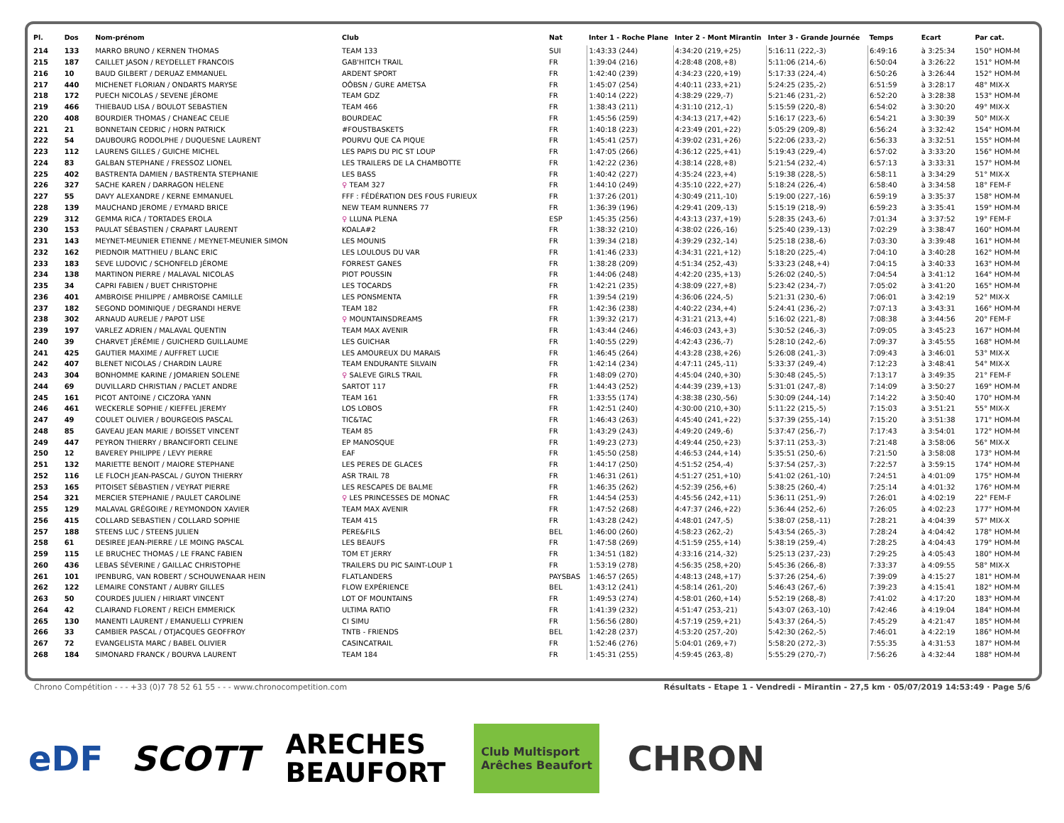| Pl. | Dos | Nom-prénom | Club | Nat | Inter 1 - Roche Plane | Inter 2 - Mont Mirantin | Inter 3 - Grande Journée | Temps | Ecart | Par cat. |
| --- | --- | --- | --- | --- | --- | --- | --- | --- | --- | --- |
| 214 | 133 | MARRO BRUNO / KERNEN THOMAS | TEAM 133 | SUI | 1:43:33 (244) | 4:34:20 (219,+25) | 5:16:11 (222,-3) | 6:49:16 | à 3:25:34 | 150° HOM-M |
| 215 | 187 | CAILLET JASON / REYDELLET FRANCOIS | GAB'HITCH TRAIL | FR | 1:39:04 (216) | 4:28:48 (208,+8) | 5:11:06 (214,-6) | 6:50:04 | à 3:26:22 | 151° HOM-M |
| 216 | 10 | BAUD GILBERT / DERUAZ EMMANUEL | ARDENT SPORT | FR | 1:42:40 (239) | 4:34:23 (220,+19) | 5:17:33 (224,-4) | 6:50:26 | à 3:26:44 | 152° HOM-M |
| 217 | 440 | MICHENET FLORIAN / ONDARTS MARYSE | OÔBSN / GURE AMETSA | FR | 1:45:07 (254) | 4:40:11 (233,+21) | 5:24:25 (235,-2) | 6:51:59 | à 3:28:17 | 48° MIX-X |
| 218 | 172 | PUECH NICOLAS / SEVENE JÉROME | TEAM GDZ | FR | 1:40:14 (222) | 4:38:29 (229,-7) | 5:21:46 (231,-2) | 6:52:20 | à 3:28:38 | 153° HOM-M |
| 219 | 466 | THIEBAUD LISA / BOULOT SEBASTIEN | TEAM 466 | FR | 1:38:43 (211) | 4:31:10 (212,-1) | 5:15:59 (220,-8) | 6:54:02 | à 3:30:20 | 49° MIX-X |
| 220 | 408 | BOURDIER THOMAS / CHANEAC CELIE | BOURDEAC | FR | 1:45:56 (259) | 4:34:13 (217,+42) | 5:16:17 (223,-6) | 6:54:21 | à 3:30:39 | 50° MIX-X |
| 221 | 21 | BONNETAIN CEDRIC / HORN PATRICK | #FOUSTBASKETS | FR | 1:40:18 (223) | 4:23:49 (201,+22) | 5:05:29 (209,-8) | 6:56:24 | à 3:32:42 | 154° HOM-M |
| 222 | 54 | DAUBOURG RODOLPHE / DUQUESNE LAURENT | POURVU QUE CA PIQUE | FR | 1:45:41 (257) | 4:39:02 (231,+26) | 5:22:06 (233,-2) | 6:56:33 | à 3:32:51 | 155° HOM-M |
| 223 | 112 | LAURENS GILLES / GUICHE MICHEL | LES PAPIS DU PIC ST LOUP | FR | 1:47:05 (266) | 4:36:12 (225,+41) | 5:19:43 (229,-4) | 6:57:02 | à 3:33:20 | 156° HOM-M |
| 224 | 83 | GALBAN STEPHANE / FRESSOZ LIONEL | LES TRAILERS DE LA CHAMBOTTE | FR | 1:42:22 (236) | 4:38:14 (228,+8) | 5:21:54 (232,-4) | 6:57:13 | à 3:33:31 | 157° HOM-M |
| 225 | 402 | BASTRENTA DAMIEN / BASTRENTA STEPHANIE | LES BASS | FR | 1:40:42 (227) | 4:35:24 (223,+4) | 5:19:38 (228,-5) | 6:58:11 | à 3:34:29 | 51° MIX-X |
| 226 | 327 | SACHE KAREN / DARRAGON HELENE | ♀ TEAM 327 | FR | 1:44:10 (249) | 4:35:10 (222,+27) | 5:18:24 (226,-4) | 6:58:40 | à 3:34:58 | 18° FEM-F |
| 227 | 55 | DAVY ALEXANDRE / KERNE EMMANUEL | FFF : FÉDÉRATION DES FOUS FURIEUX | FR | 1:37:26 (201) | 4:30:49 (211,-10) | 5:19:00 (227,-16) | 6:59:19 | à 3:35:37 | 158° HOM-M |
| 228 | 139 | MAUCHAND JEROME / EYMARD BRICE | NEW TEAM RUNNERS 77 | FR | 1:36:39 (196) | 4:29:41 (209,-13) | 5:15:19 (218,-9) | 6:59:23 | à 3:35:41 | 159° HOM-M |
| 229 | 312 | GEMMA RICA / TORTADES EROLA | ♀ LLUNA PLENA | ESP | 1:45:35 (256) | 4:43:13 (237,+19) | 5:28:35 (243,-6) | 7:01:34 | à 3:37:52 | 19° FEM-F |
| 230 | 153 | PAULAT SÉBASTIEN / CRAPART LAURENT | KOALA#2 | FR | 1:38:32 (210) | 4:38:02 (226,-16) | 5:25:40 (239,-13) | 7:02:29 | à 3:38:47 | 160° HOM-M |
| 231 | 143 | MEYNET-MEUNIER ETIENNE / MEYNET-MEUNIER SIMON | LES MOUNIS | FR | 1:39:34 (218) | 4:39:29 (232,-14) | 5:25:18 (238,-6) | 7:03:30 | à 3:39:48 | 161° HOM-M |
| 232 | 162 | PIEDNOIR MATTHIEU / BLANC ERIC | LES LOULOUS DU VAR | FR | 1:41:46 (233) | 4:34:31 (221,+12) | 5:18:20 (225,-4) | 7:04:10 | à 3:40:28 | 162° HOM-M |
| 233 | 183 | SEVE LUDOVIC / SCHONFELD JÉROME | FORREST GANES | FR | 1:38:28 (209) | 4:51:34 (252,-43) | 5:33:23 (248,+4) | 7:04:15 | à 3:40:33 | 163° HOM-M |
| 234 | 138 | MARTINON PIERRE / MALAVAL NICOLAS | PIOT POUSSIN | FR | 1:44:06 (248) | 4:42:20 (235,+13) | 5:26:02 (240,-5) | 7:04:54 | à 3:41:12 | 164° HOM-M |
| 235 | 34 | CAPRI FABIEN / BUET CHRISTOPHE | LES TOCARDS | FR | 1:42:21 (235) | 4:38:09 (227,+8) | 5:23:42 (234,-7) | 7:05:02 | à 3:41:20 | 165° HOM-M |
| 236 | 401 | AMBROISE PHILIPPE / AMBROISE CAMILLE | LES PONSMENTA | FR | 1:39:54 (219) | 4:36:06 (224,-5) | 5:21:31 (230,-6) | 7:06:01 | à 3:42:19 | 52° MIX-X |
| 237 | 182 | SEGOND DOMINIQUE / DEGRANDI HERVE | TEAM 182 | FR | 1:42:36 (238) | 4:40:22 (234,+4) | 5:24:41 (236,-2) | 7:07:13 | à 3:43:31 | 166° HOM-M |
| 238 | 302 | ARNAUD AURELIE / PAPOT LISE | ♀ MOUNTAINSDREAMS | FR | 1:39:32 (217) | 4:31:21 (213,+4) | 5:16:02 (221,-8) | 7:08:38 | à 3:44:56 | 20° FEM-F |
| 239 | 197 | VARLEZ ADRIEN / MALAVAL QUENTIN | TEAM MAX AVENIR | FR | 1:43:44 (246) | 4:46:03 (243,+3) | 5:30:52 (246,-3) | 7:09:05 | à 3:45:23 | 167° HOM-M |
| 240 | 39 | CHARVET JÉRÉMIE / GUICHERD GUILLAUME | LES GUICHAR | FR | 1:40:55 (229) | 4:42:43 (236,-7) | 5:28:10 (242,-6) | 7:09:37 | à 3:45:55 | 168° HOM-M |
| 241 | 425 | GAUTIER MAXIME / AUFFRET LUCIE | LES AMOUREUX DU MARAIS | FR | 1:46:45 (264) | 4:43:28 (238,+26) | 5:26:08 (241,-3) | 7:09:43 | à 3:46:01 | 53° MIX-X |
| 242 | 407 | BLENET NICOLAS / CHARDIN LAURE | TEAM ENDURANTE SILVAIN | FR | 1:42:14 (234) | 4:47:11 (245,-11) | 5:33:37 (249,-4) | 7:12:23 | à 3:48:41 | 54° MIX-X |
| 243 | 304 | BONHOMME KARINE / JOMARIEN SOLENE | ♀ SALEVE GIRLS TRAIL | FR | 1:48:09 (270) | 4:45:04 (240,+30) | 5:30:48 (245,-5) | 7:13:17 | à 3:49:35 | 21° FEM-F |
| 244 | 69 | DUVILLARD CHRISTIAN / PACLET ANDRE | SARTOT 117 | FR | 1:44:43 (252) | 4:44:39 (239,+13) | 5:31:01 (247,-8) | 7:14:09 | à 3:50:27 | 169° HOM-M |
| 245 | 161 | PICOT ANTOINE / CICZORA YANN | TEAM 161 | FR | 1:33:55 (174) | 4:38:38 (230,-56) | 5:30:09 (244,-14) | 7:14:22 | à 3:50:40 | 170° HOM-M |
| 246 | 461 | WECKERLE SOPHIE / KIEFFEL JEREMY | LOS LOBOS | FR | 1:42:51 (240) | 4:30:00 (210,+30) | 5:11:22 (215,-5) | 7:15:03 | à 3:51:21 | 55° MIX-X |
| 247 | 49 | COULET OLIVIER / BOURGEOIS PASCAL | TIC&TAC | FR | 1:46:43 (263) | 4:45:40 (241,+22) | 5:37:39 (255,-14) | 7:15:20 | à 3:51:38 | 171° HOM-M |
| 248 | 85 | GAVEAU JEAN MARIE / BOISSET VINCENT | TEAM 85 | FR | 1:43:29 (243) | 4:49:20 (249,-6) | 5:37:47 (256,-7) | 7:17:43 | à 3:54:01 | 172° HOM-M |
| 249 | 447 | PEYRON THIERRY / BRANCIFORTI CELINE | EP MANOSQUE | FR | 1:49:23 (273) | 4:49:44 (250,+23) | 5:37:11 (253,-3) | 7:21:48 | à 3:58:06 | 56° MIX-X |
| 250 | 12 | BAVEREY PHILIPPE / LEVY PIERRE | EAF | FR | 1:45:50 (258) | 4:46:53 (244,+14) | 5:35:51 (250,-6) | 7:21:50 | à 3:58:08 | 173° HOM-M |
| 251 | 132 | MARIETTE BENOIT / MAIORE STEPHANE | LES PERES DE GLACES | FR | 1:44:17 (250) | 4:51:52 (254,-4) | 5:37:54 (257,-3) | 7:22:57 | à 3:59:15 | 174° HOM-M |
| 252 | 116 | LE FLOCH JEAN-PASCAL / GUYON THIERRY | ASR TRAIL 78 | FR | 1:46:31 (261) | 4:51:27 (251,+10) | 5:41:02 (261,-10) | 7:24:51 | à 4:01:09 | 175° HOM-M |
| 253 | 165 | PITOISET SÉBASTIEN / VEYRAT PIERRE | LES RESCAPES DE BALME | FR | 1:46:35 (262) | 4:52:39 (256,+6) | 5:38:25 (260,-4) | 7:25:14 | à 4:01:32 | 176° HOM-M |
| 254 | 321 | MERCIER STEPHANIE / PAULET CAROLINE | ♀ LES PRINCESSES DE MONAC | FR | 1:44:54 (253) | 4:45:56 (242,+11) | 5:36:11 (251,-9) | 7:26:01 | à 4:02:19 | 22° FEM-F |
| 255 | 129 | MALAVAL GRÉGOIRE / REYMONDON XAVIER | TEAM MAX AVENIR | FR | 1:47:52 (268) | 4:47:37 (246,+22) | 5:36:44 (252,-6) | 7:26:05 | à 4:02:23 | 177° HOM-M |
| 256 | 415 | COLLARD SEBASTIEN / COLLARD SOPHIE | TEAM 415 | FR | 1:43:28 (242) | 4:48:01 (247,-5) | 5:38:07 (258,-11) | 7:28:21 | à 4:04:39 | 57° MIX-X |
| 257 | 188 | STEENS LUC / STEENS JULIEN | PERE&FILS | BEL | 1:46:00 (260) | 4:58:23 (262,-2) | 5:43:54 (265,-3) | 7:28:24 | à 4:04:42 | 178° HOM-M |
| 258 | 61 | DESIREE JEAN-PIERRE / LE MOING PASCAL | LES BEAUFS | FR | 1:47:58 (269) | 4:51:59 (255,+14) | 5:38:19 (259,-4) | 7:28:25 | à 4:04:43 | 179° HOM-M |
| 259 | 115 | LE BRUCHEC THOMAS / LE FRANC FABIEN | TOM ET JERRY | FR | 1:34:51 (182) | 4:33:16 (214,-32) | 5:25:13 (237,-23) | 7:29:25 | à 4:05:43 | 180° HOM-M |
| 260 | 436 | LEBAS SÉVERINE / GAILLAC CHRISTOPHE | TRAILERS DU PIC SAINT-LOUP 1 | FR | 1:53:19 (278) | 4:56:35 (258,+20) | 5:45:36 (266,-8) | 7:33:37 | à 4:09:55 | 58° MIX-X |
| 261 | 101 | IPENBURG, VAN ROBERT / SCHOUWENAAR HEIN | FLATLANDERS | PAYSBAS | 1:46:57 (265) | 4:48:13 (248,+17) | 5:37:26 (254,-6) | 7:39:09 | à 4:15:27 | 181° HOM-M |
| 262 | 122 | LEMAIRE CONSTANT / AUBRY GILLES | FLOW EXPÉRIENCE | BEL | 1:43:12 (241) | 4:58:14 (261,-20) | 5:46:43 (267,-6) | 7:39:23 | à 4:15:41 | 182° HOM-M |
| 263 | 50 | COURDES JULIEN / HIRIART VINCENT | LOT OF MOUNTAINS | FR | 1:49:53 (274) | 4:58:01 (260,+14) | 5:52:19 (268,-8) | 7:41:02 | à 4:17:20 | 183° HOM-M |
| 264 | 42 | CLAIRAND FLORENT / REICH EMMERICK | ULTIMA RATIO | FR | 1:41:39 (232) | 4:51:47 (253,-21) | 5:43:07 (263,-10) | 7:42:46 | à 4:19:04 | 184° HOM-M |
| 265 | 130 | MANENTI LAURENT / EMANUELLI CYPRIEN | CI SIMU | FR | 1:56:56 (280) | 4:57:19 (259,+21) | 5:43:37 (264,-5) | 7:45:29 | à 4:21:47 | 185° HOM-M |
| 266 | 33 | CAMBIER PASCAL / OTJACQUES GEOFFROY | TNTB - FRIENDS | BEL | 1:42:28 (237) | 4:53:20 (257,-20) | 5:42:30 (262,-5) | 7:46:01 | à 4:22:19 | 186° HOM-M |
| 267 | 72 | EVANGELISTA MARC / BABEL OLIVIER | CASINCATRAIL | FR | 1:52:46 (276) | 5:04:01 (269,+7) | 5:58:20 (272,-3) | 7:55:35 | à 4:31:53 | 187° HOM-M |
| 268 | 184 | SIMONARD FRANCK / BOURVA LAURENT | TEAM 184 | FR | 1:45:31 (255) | 4:59:45 (263,-8) | 5:55:29 (270,-7) | 7:56:26 | à 4:32:44 | 188° HOM-M |
Chrono Compétition - - - +33 (0)7 78 52 61 55 - - - www.chronocompetition.com Résultats - Etape 1 - Vendredi - Mirantin - 27,5 km · 05/07/2019 14:53:49 · Page 5/6
eDF SCOTT ARECHES
BEAUFORT Club Multisport
Arêches Beaufort CHRON